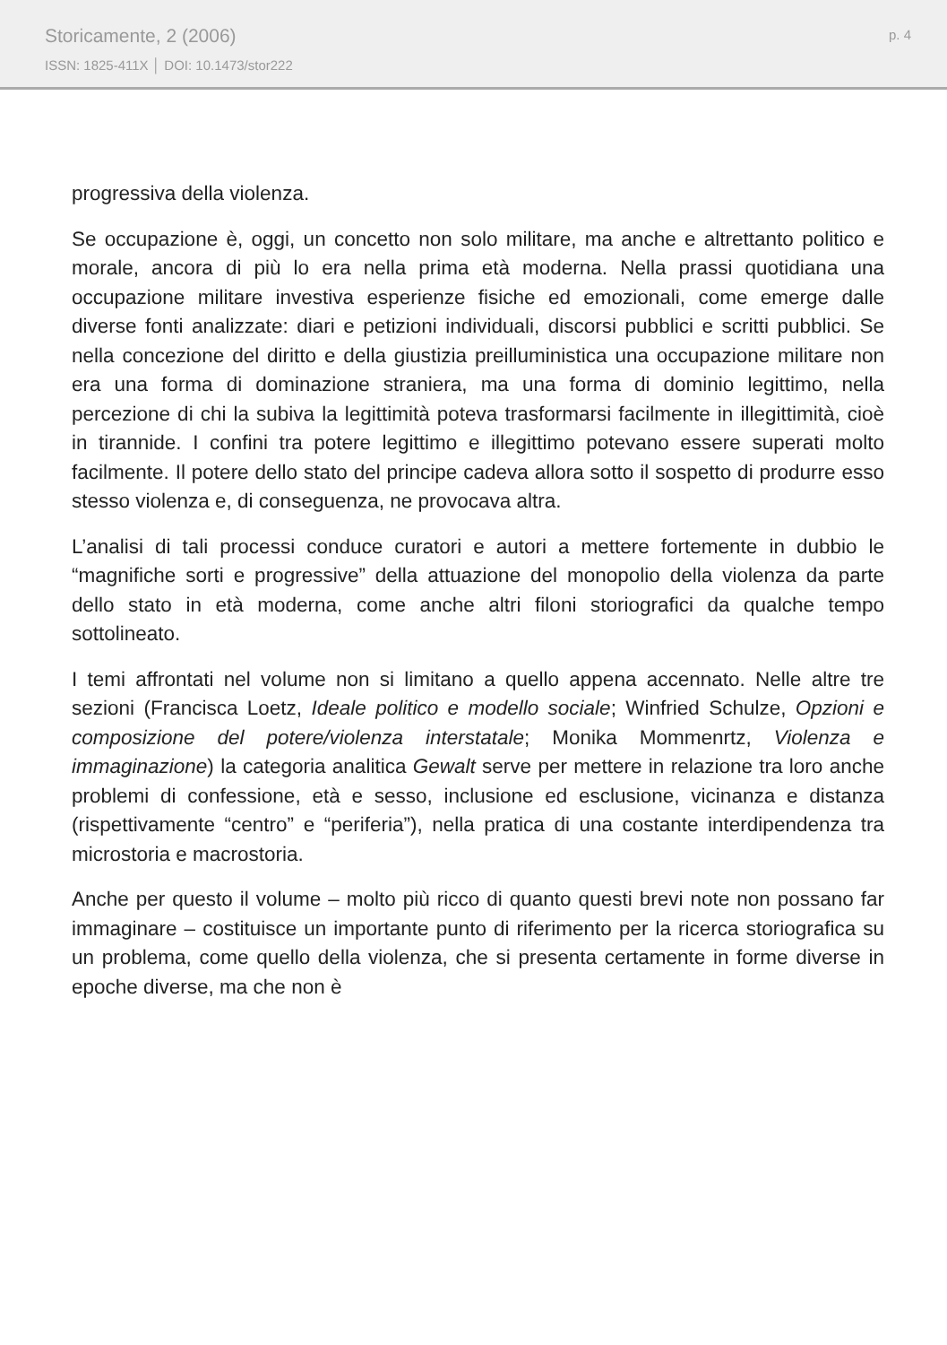Storicamente, 2 (2006)
ISSN: 1825-411X │ DOI: 10.1473/stor222
p. 4
progressiva della violenza.
Se occupazione è, oggi, un concetto non solo militare, ma anche e altrettanto politico e morale, ancora di più lo era nella prima età moderna. Nella prassi quotidiana una occupazione militare investiva esperienze fisiche ed emozionali, come emerge dalle diverse fonti analizzate: diari e petizioni individuali, discorsi pubblici e scritti pubblici. Se nella concezione del diritto e della giustizia preilluministica una occupazione militare non era una forma di dominazione straniera, ma una forma di dominio legittimo, nella percezione di chi la subiva la legittimità poteva trasformarsi facilmente in illegittimità, cioè in tirannide. I confini tra potere legittimo e illegittimo potevano essere superati molto facilmente. Il potere dello stato del principe cadeva allora sotto il sospetto di produrre esso stesso violenza e, di conseguenza, ne provocava altra.
L’analisi di tali processi conduce curatori e autori a mettere fortemente in dubbio le “magnifiche sorti e progressive” della attuazione del monopolio della violenza da parte dello stato in età moderna, come anche altri filoni storiografici da qualche tempo sottolineato.
I temi affrontati nel volume non si limitano a quello appena accennato. Nelle altre tre sezioni (Francisca Loetz, Ideale politico e modello sociale; Winfried Schulze, Opzioni e composizione del potere/violenza interstatale; Monika Mommenrtz, Violenza e immaginazione) la categoria analitica Gewalt serve per mettere in relazione tra loro anche problemi di confessione, età e sesso, inclusione ed esclusione, vicinanza e distanza (rispettivamente “centro” e “periferia”), nella pratica di una costante interdipendenza tra microstoria e macrostoria.
Anche per questo il volume – molto più ricco di quanto questi brevi note non possano far immaginare – costituisce un importante punto di riferimento per la ricerca storiografica su un problema, come quello della violenza, che si presenta certamente in forme diverse in epoche diverse, ma che non è